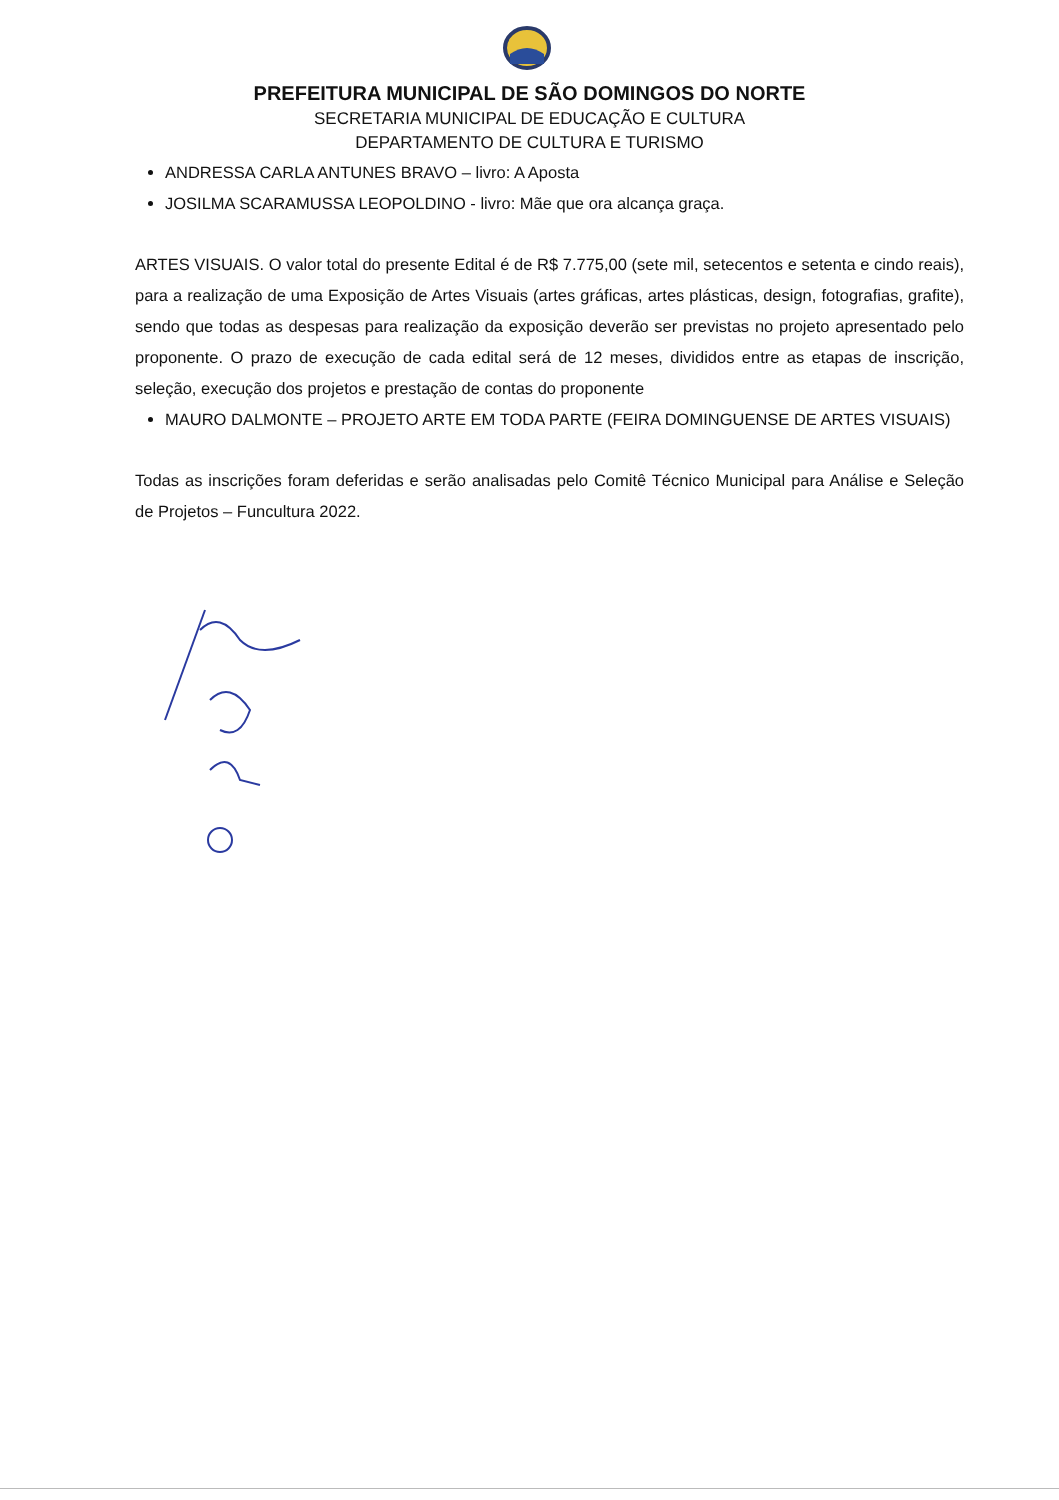PREFEITURA MUNICIPAL DE SÃO DOMINGOS DO NORTE
SECRETARIA MUNICIPAL DE EDUCAÇÃO E CULTURA
DEPARTAMENTO DE CULTURA E TURISMO
ANDRESSA CARLA ANTUNES BRAVO – livro: A Aposta
JOSILMA SCARAMUSSA LEOPOLDINO - livro: Mãe que ora alcança graça.
ARTES VISUAIS. O valor total do presente Edital é de R$ 7.775,00 (sete mil, setecentos e setenta e cindo reais), para a realização de uma Exposição de Artes Visuais (artes gráficas, artes plásticas, design, fotografias, grafite), sendo que todas as despesas para realização da exposição deverão ser previstas no projeto apresentado pelo proponente. O prazo de execução de cada edital será de 12 meses, divididos entre as etapas de inscrição, seleção, execução dos projetos e prestação de contas do proponente
MAURO DALMONTE – PROJETO ARTE EM TODA PARTE (FEIRA DOMINGUENSE DE ARTES VISUAIS)
Todas as inscrições foram deferidas e serão analisadas pelo Comitê Técnico Municipal para Análise e Seleção de Projetos – Funcultura 2022.